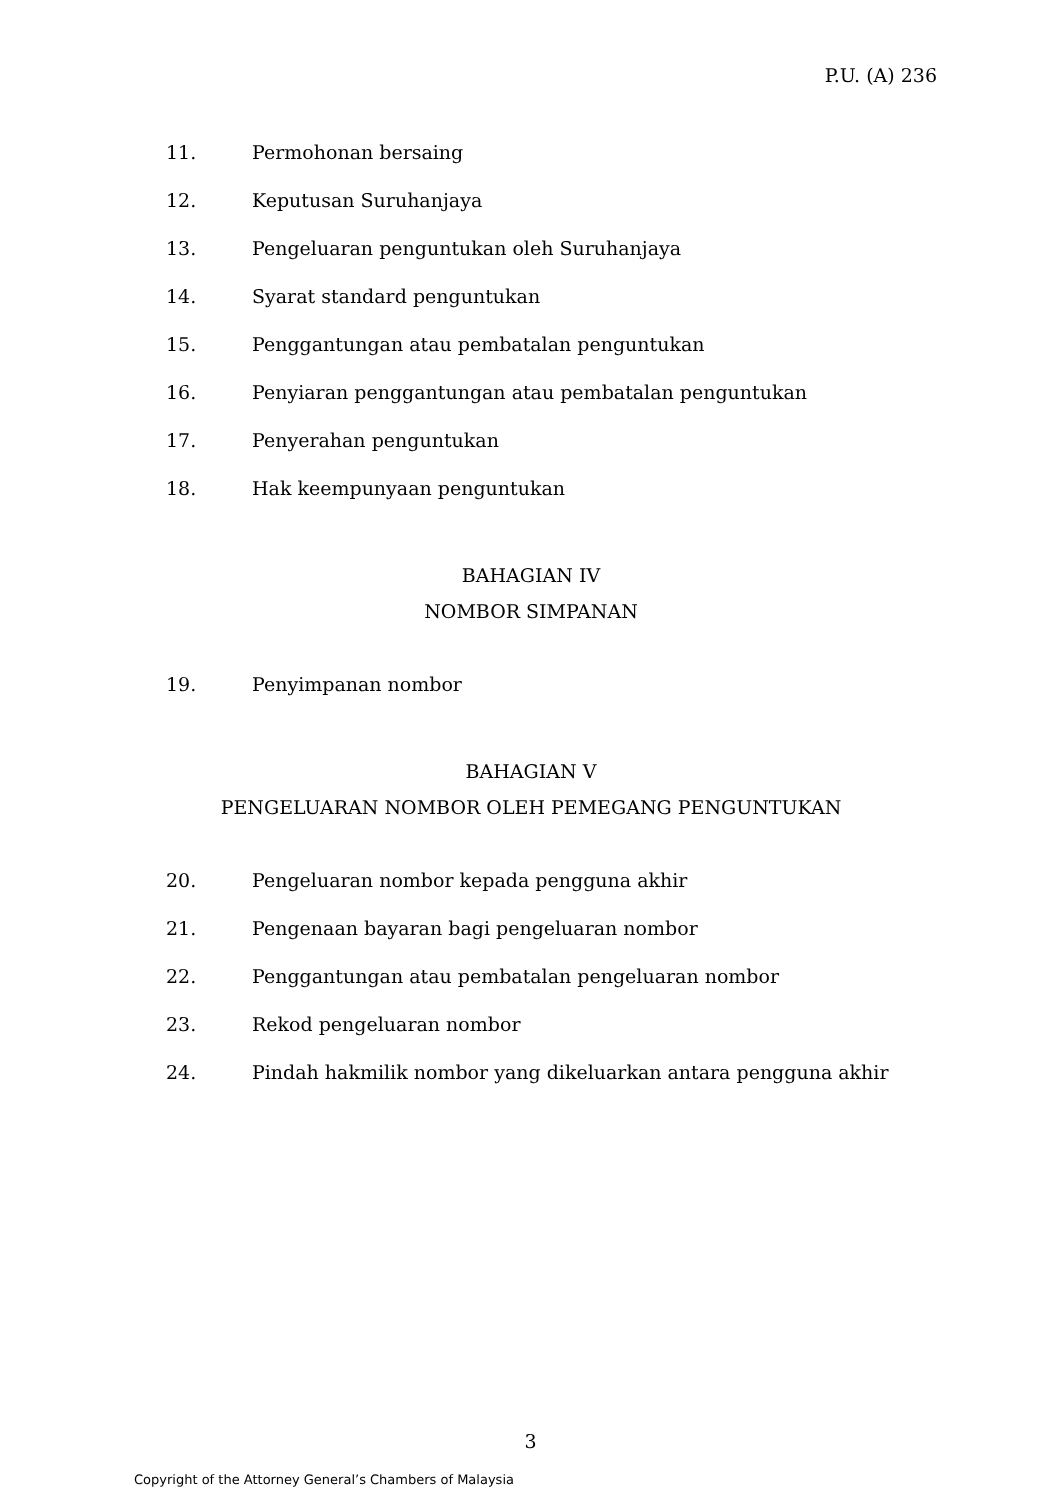P.U. (A) 236
11. Permohonan bersaing
12. Keputusan Suruhanjaya
13. Pengeluaran penguntukan oleh Suruhanjaya
14. Syarat standard penguntukan
15. Penggantungan atau pembatalan penguntukan
16. Penyiaran penggantungan atau pembatalan penguntukan
17. Penyerahan penguntukan
18. Hak keempunyaan penguntukan
BAHAGIAN IV
NOMBOR SIMPANAN
19. Penyimpanan nombor
BAHAGIAN V
PENGELUARAN NOMBOR OLEH PEMEGANG PENGUNTUKAN
20. Pengeluaran nombor kepada pengguna akhir
21. Pengenaan bayaran bagi pengeluaran nombor
22. Penggantungan atau pembatalan pengeluaran nombor
23. Rekod pengeluaran nombor
24. Pindah hakmilik nombor yang dikeluarkan antara pengguna akhir
3
Copyright of the Attorney General’s Chambers of Malaysia